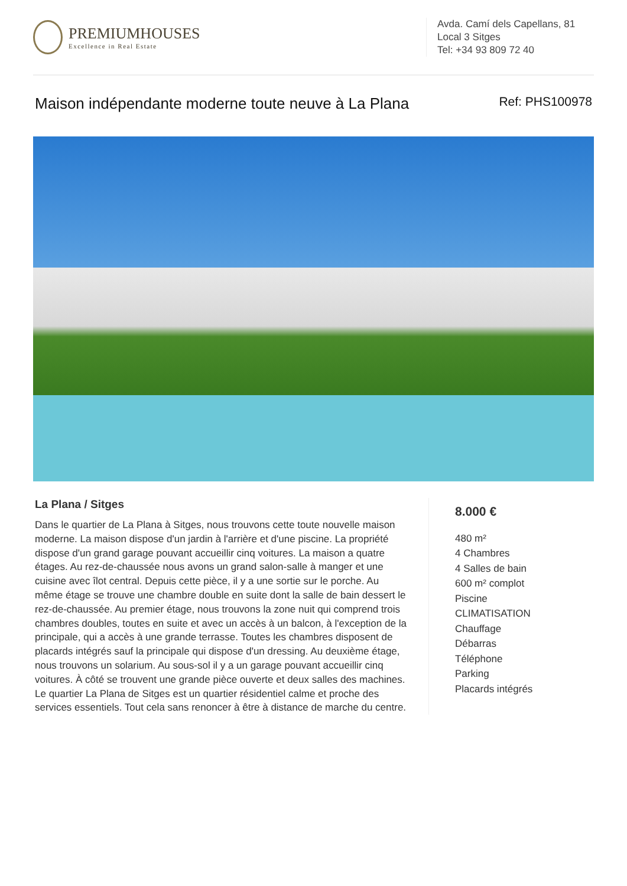PREMIUMHOUSES
Excellence in Real Estate
Avda. Camí dels Capellans, 81
Local 3 Sitges
Tel: +34 93 809 72 40
Maison indépendante moderne toute neuve à La Plana Ref: PHS100978
La Plana / Sitges
Dans le quartier de La Plana à Sitges, nous trouvons cette toute nouvelle maison moderne. La maison dispose d'un jardin à l'arrière et d'une piscine. La propriété dispose d'un grand garage pouvant accueillir cinq voitures. La maison a quatre étages. Au rez-de-chaussée nous avons un grand salon-salle à manger et une cuisine avec îlot central. Depuis cette pièce, il y a une sortie sur le porche. Au même étage se trouve une chambre double en suite dont la salle de bain dessert le rez-de-chaussée. Au premier étage, nous trouvons la zone nuit qui comprend trois chambres doubles, toutes en suite et avec un accès à un balcon, à l'exception de la principale, qui a accès à une grande terrasse. Toutes les chambres disposent de placards intégrés sauf la principale qui dispose d'un dressing. Au deuxième étage, nous trouvons un solarium. Au sous-sol il y a un garage pouvant accueillir cinq voitures. À côté se trouvent une grande pièce ouverte et deux salles des machines. Le quartier La Plana de Sitges est un quartier résidentiel calme et proche des services essentiels. Tout cela sans renoncer à être à distance de marche du centre.
8.000 €
480 m²
4 Chambres
4 Salles de bain
600 m² complot
Piscine
CLIMATISATION
Chauffage
Débarras
Téléphone
Parking
Placards intégrés